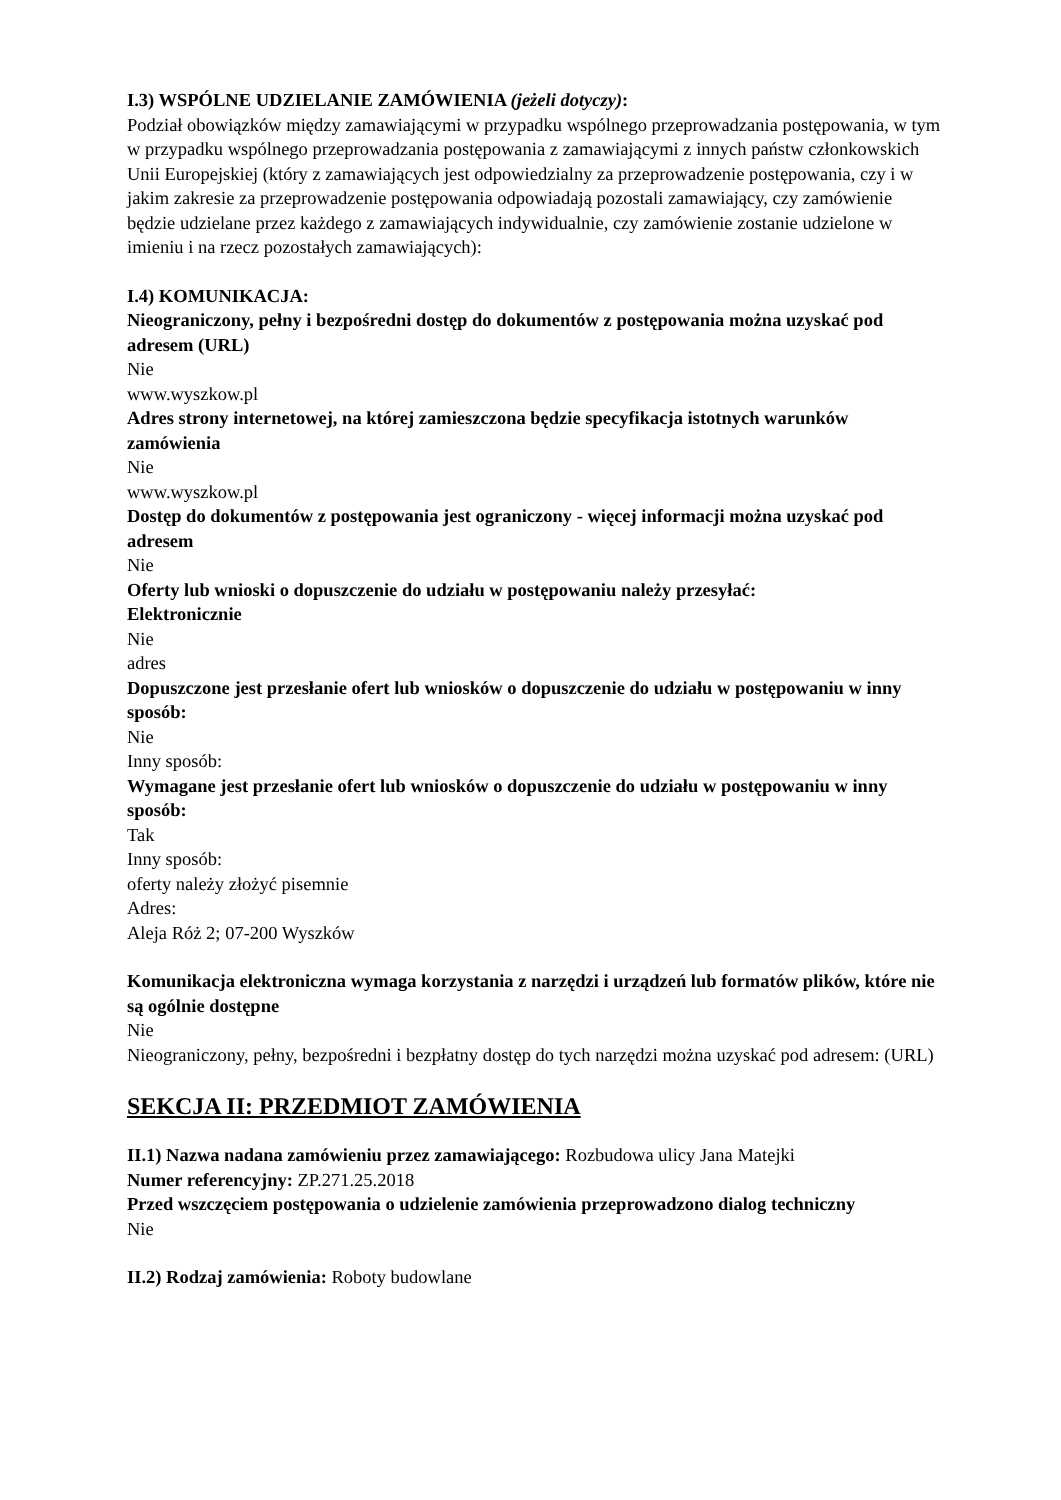I.3) WSPÓLNE UDZIELANIE ZAMÓWIENIA (jeżeli dotyczy):
Podział obowiązków między zamawiającymi w przypadku wspólnego przeprowadzania postępowania, w tym w przypadku wspólnego przeprowadzania postępowania z zamawiającymi z innych państw członkowskich Unii Europejskiej (który z zamawiających jest odpowiedzialny za przeprowadzenie postępowania, czy i w jakim zakresie za przeprowadzenie postępowania odpowiadają pozostali zamawiający, czy zamówienie będzie udzielane przez każdego z zamawiających indywidualnie, czy zamówienie zostanie udzielone w imieniu i na rzecz pozostałych zamawiających):
I.4) KOMUNIKACJA:
Nieograniczony, pełny i bezpośredni dostęp do dokumentów z postępowania można uzyskać pod adresem (URL)
Nie
www.wyszkow.pl
Adres strony internetowej, na której zamieszczona będzie specyfikacja istotnych warunków zamówienia
Nie
www.wyszkow.pl
Dostęp do dokumentów z postępowania jest ograniczony - więcej informacji można uzyskać pod adresem
Nie
Oferty lub wnioski o dopuszczenie do udziału w postępowaniu należy przesyłać:
Elektronicznie
Nie
adres
Dopuszczone jest przesłanie ofert lub wniosków o dopuszczenie do udziału w postępowaniu w inny sposób:
Nie
Inny sposób:
Wymagane jest przesłanie ofert lub wniosków o dopuszczenie do udziału w postępowaniu w inny sposób:
Tak
Inny sposób:
oferty należy złożyć pisemnie
Adres:
Aleja Róż 2; 07-200 Wyszków
Komunikacja elektroniczna wymaga korzystania z narzędzi i urządzeń lub formatów plików, które nie są ogólnie dostępne
Nie
Nieograniczony, pełny, bezpośredni i bezpłatny dostęp do tych narzędzi można uzyskać pod adresem: (URL)
SEKCJA II: PRZEDMIOT ZAMÓWIENIA
II.1) Nazwa nadana zamówieniu przez zamawiającego: Rozbudowa ulicy Jana Matejki
Numer referencyjny: ZP.271.25.2018
Przed wszczęciem postępowania o udzielenie zamówienia przeprowadzono dialog techniczny
Nie
II.2) Rodzaj zamówienia: Roboty budowlane